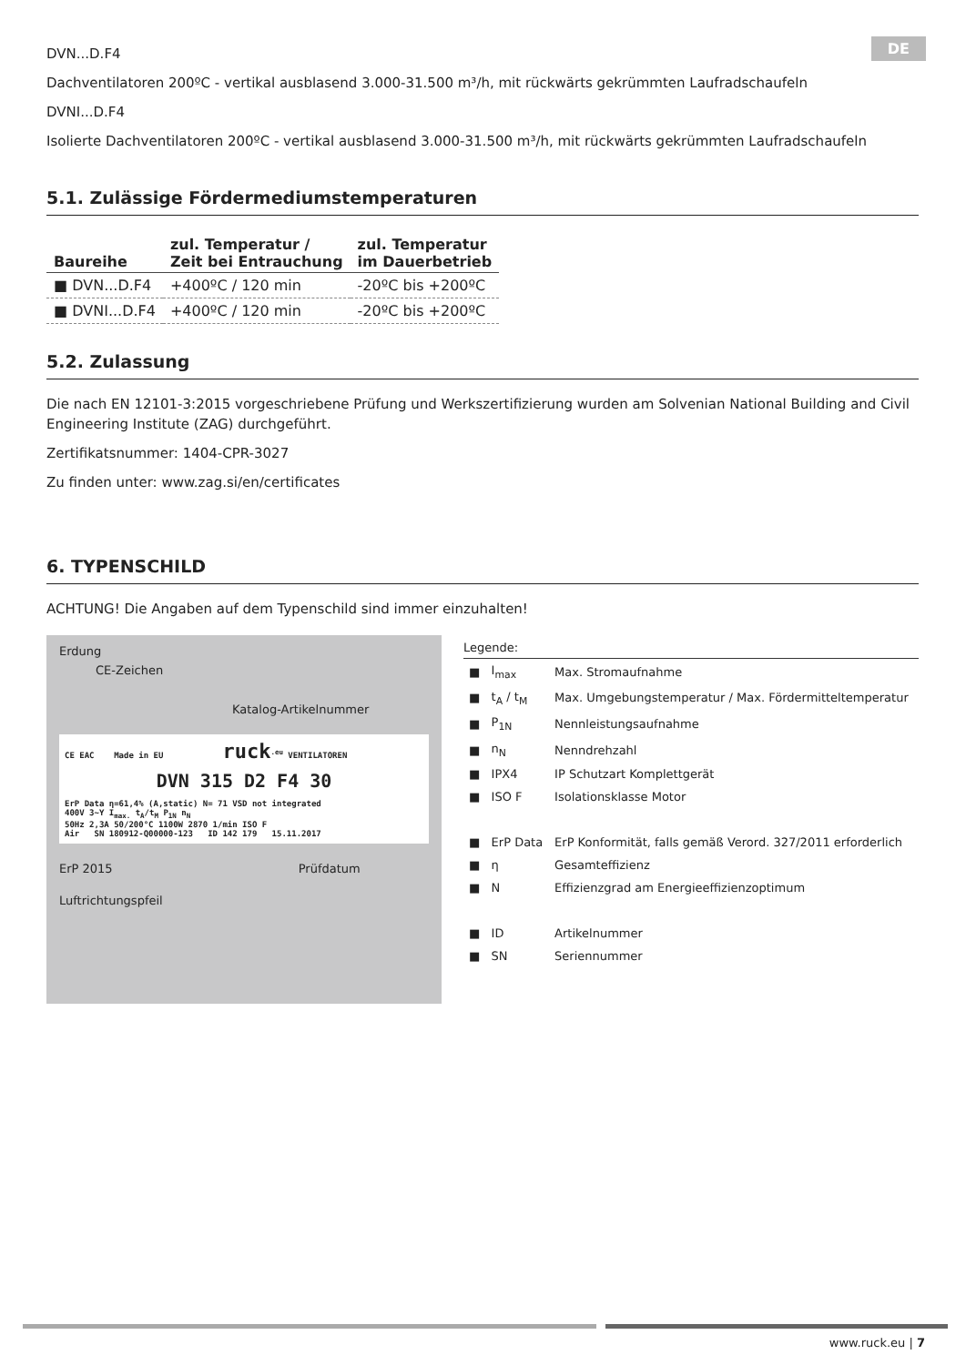DE
DVN...D.F4
Dachventilatoren 200ºC - vertikal ausblasend 3.000-31.500 m³/h, mit rückwärts gekrümmten Laufradschaufeln
DVNI...D.F4
Isolierte Dachventilatoren 200ºC - vertikal ausblasend 3.000-31.500 m³/h, mit rückwärts gekrümmten Laufradschaufeln
5.1. Zulässige Fördermediumstemperaturen
| Baureihe | zul. Temperatur / Zeit bei Entrauchung | zul. Temperatur im Dauerbetrieb |
| --- | --- | --- |
| ■ DVN...D.F4 | +400ºC / 120 min | -20ºC bis +200ºC |
| ■ DVNI...D.F4 | +400ºC / 120 min | -20ºC bis +200ºC |
5.2. Zulassung
Die nach EN 12101-3:2015 vorgeschriebene Prüfung und Werkszertifizierung wurden am Solvenian National Building and Civil Engineering Institute (ZAG) durchgeführt.
Zertifikatsnummer: 1404-CPR-3027
Zu finden unter: www.zag.si/en/certificates
6. TYPENSCHILD
ACHTUNG! Die Angaben auf dem Typenschild sind immer einzuhalten!
Erdung
CE-Zeichen
Katalog-Artikelnummer
CE EAC Made in EU ruck<sup>.eu</sup> VENTILATOREN
DVN 315 D2 F4 30
ErP Data η=61,4% (A,static) N= 71 VSD not integrated
400V 3~Y I<sub>max.</sub> t<sub>A</sub>/t<sub>M</sub> P<sub>1N</sub> n<sub>N</sub>
50Hz 2,3A 50/200°C 1100W 2870 1/min ISO F
Air SN 180912-Q00000-123 ID 142 179 15.11.2017
ErP 2015 Prüfdatum
Luftrichtungspfeil
Legende:
| ■ | I<sub>max</sub> | Max. Stromaufnahme |
| ■ | t<sub>A</sub> / t<sub>M</sub> | Max. Umgebungstemperatur / Max. Fördermitteltemperatur |
| ■ | P<sub>1N</sub> | Nennleistungsaufnahme |
| ■ | n<sub>N</sub> | Nenndrehzahl |
| ■ | IPX4 | IP Schutzart Komplettgerät |
| ■ | ISO F | Isolationsklasse Motor |
| ■ | ErP Data | ErP Konformität, falls gemäß Verord. 327/2011 erforderlich |
| ■ | η | Gesamteffizienz |
| ■ | N | Effizienzgrad am Energieeffizienzoptimum |
| ■ | ID | Artikelnummer |
| ■ | SN | Seriennummer |
www.ruck.eu | 7